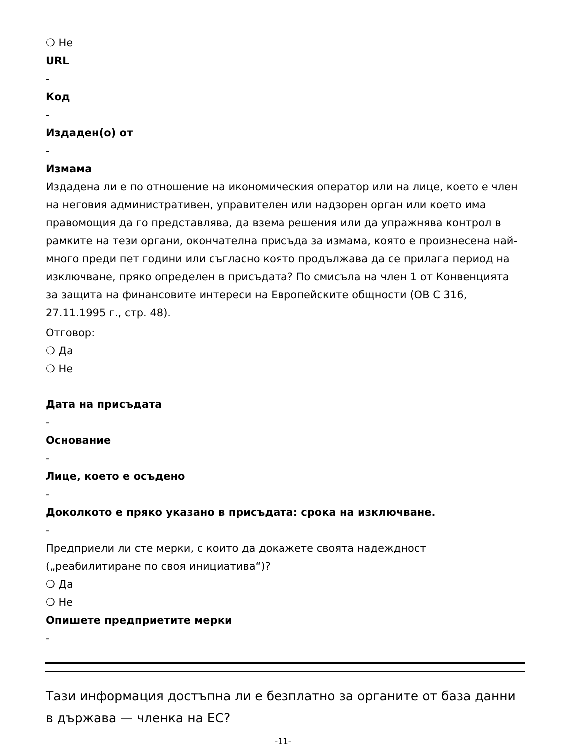❍ Не
URL
-
Код
-
Издаден(о) от
-
Измама
Издадена ли е по отношение на икономическия оператор или на лице, което е член на неговия административен, управителен или надзорен орган или което има правомощия да го представлява, да взема решения или да упражнява контрол в рамките на тези органи, окончателна присъда за измама, която е произнесена най-много преди пет години или съгласно която продължава да се прилага период на изключване, пряко определен в присъдата? По смисъла на член 1 от Конвенцията за защита на финансовите интереси на Европейските общности (ОВ C 316, 27.11.1995 г., стр. 48).
Отговор:
❍ Да
❍ Не
Дата на присъдата
-
Основание
-
Лице, което е осъдено
-
Доколкото е пряко указано в присъдата: срока на изключване.
-
Предприели ли сте мерки, с които да докажете своята надеждност („реабилитиране по своя инициатива“)?
❍ Да
❍ Не
Опишете предприетите мерки
-
Тази информация достъпна ли е безплатно за органите от база данни в държава — членка на ЕС?
-11-